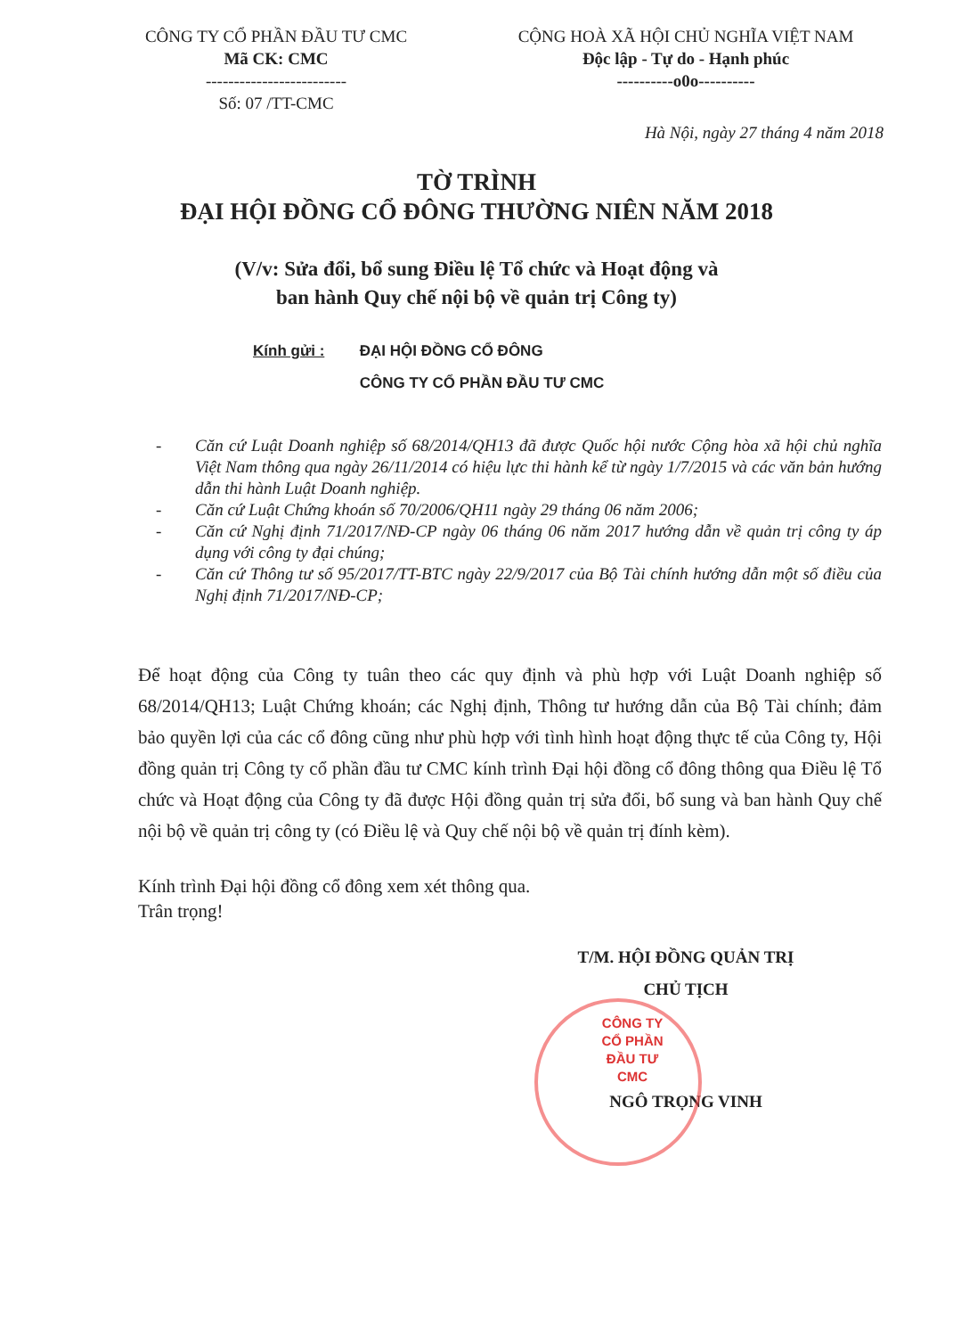CÔNG TY CỔ PHẦN ĐẦU TƯ CMC
Mã CK: CMC
-------------------------
Số: 07 /TT-CMC
CỘNG HOÀ XÃ HỘI CHỦ NGHĨA VIỆT NAM
Độc lập - Tự do - Hạnh phúc
----------o0o----------
Hà Nội, ngày 27 tháng 4 năm 2018
TỜ TRÌNH
ĐẠI HỘI ĐỒNG CỔ ĐÔNG THƯỜNG NIÊN NĂM 2018
(V/v: Sửa đổi, bổ sung Điều lệ Tổ chức và Hoạt động và
ban hành Quy chế nội bộ về quản trị Công ty)
Kính gửi : ĐẠI HỘI ĐỒNG CỔ ĐÔNG
CÔNG TY CỔ PHẦN ĐẦU TƯ CMC
- Căn cứ Luật Doanh nghiệp số 68/2014/QH13 đã được Quốc hội nước Cộng hòa xã hội chủ nghĩa Việt Nam thông qua ngày 26/11/2014 có hiệu lực thi hành kể từ ngày 1/7/2015 và các văn bản hướng dẫn thi hành Luật Doanh nghiệp.
- Căn cứ Luật Chứng khoán số 70/2006/QH11 ngày 29 tháng 06 năm 2006;
- Căn cứ Nghị định 71/2017/NĐ-CP ngày 06 tháng 06 năm 2017 hướng dẫn về quản trị công ty áp dụng với công ty đại chúng;
- Căn cứ Thông tư số 95/2017/TT-BTC ngày 22/9/2017 của Bộ Tài chính hướng dẫn một số điều của Nghị định 71/2017/NĐ-CP;
Để hoạt động của Công ty tuân theo các quy định và phù hợp với Luật Doanh nghiệp số 68/2014/QH13; Luật Chứng khoán; các Nghị định, Thông tư hướng dẫn của Bộ Tài chính; đảm bảo quyền lợi của các cổ đông cũng như phù hợp với tình hình hoạt động thực tế của Công ty, Hội đồng quản trị Công ty cổ phần đầu tư CMC kính trình Đại hội đồng cổ đông thông qua Điều lệ Tổ chức và Hoạt động của Công ty đã được Hội đồng quản trị sửa đổi, bổ sung và ban hành Quy chế nội bộ về quản trị công ty (có Điều lệ và Quy chế nội bộ về quản trị đính kèm).
Kính trình Đại hội đồng cổ đông xem xét thông qua.
Trân trọng!
T/M. HỘI ĐỒNG QUẢN TRỊ
CHỦ TỊCH
CÔNG TY
CỔ PHẦN
ĐẦU TƯ
CMC
NGÔ TRỌNG VINH